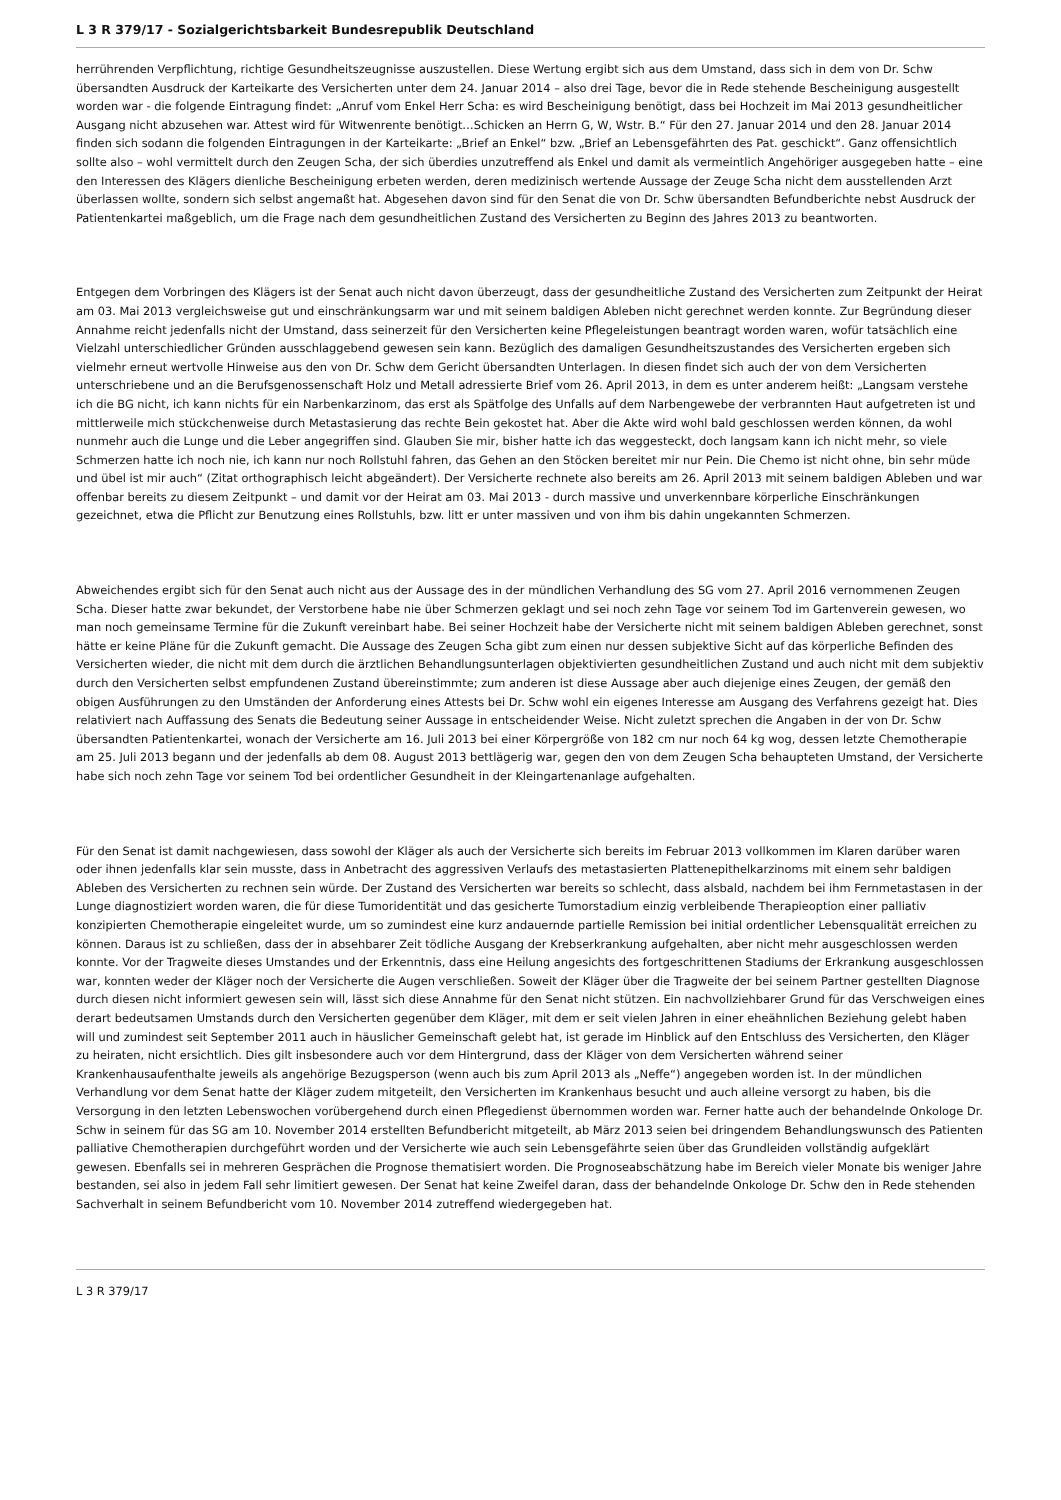L 3 R 379/17 - Sozialgerichtsbarkeit Bundesrepublik Deutschland
herrührenden Verpflichtung, richtige Gesundheitszeugnisse auszustellen. Diese Wertung ergibt sich aus dem Umstand, dass sich in dem von Dr. Schw übersandten Ausdruck der Karteikarte des Versicherten unter dem 24. Januar 2014 – also drei Tage, bevor die in Rede stehende Bescheinigung ausgestellt worden war - die folgende Eintragung findet: „Anruf vom Enkel Herr Scha: es wird Bescheinigung benötigt, dass bei Hochzeit im Mai 2013 gesundheitlicher Ausgang nicht abzusehen war. Attest wird für Witwenrente benötigt…Schicken an Herrn G, W, Wstr. B.“ Für den 27. Januar 2014 und den 28. Januar 2014 finden sich sodann die folgenden Eintragungen in der Karteikarte: „Brief an Enkel“ bzw. „Brief an Lebensgefährten des Pat. geschickt“. Ganz offensichtlich sollte also – wohl vermittelt durch den Zeugen Scha, der sich überdies unzutreffend als Enkel und damit als vermeintlich Angehöriger ausgegeben hatte – eine den Interessen des Klägers dienliche Bescheinigung erbeten werden, deren medizinisch wertende Aussage der Zeuge Scha nicht dem ausstellenden Arzt überlassen wollte, sondern sich selbst angemaßt hat. Abgesehen davon sind für den Senat die von Dr. Schw übersandten Befundberichte nebst Ausdruck der Patientenkartei maßgeblich, um die Frage nach dem gesundheitlichen Zustand des Versicherten zu Beginn des Jahres 2013 zu beantworten.
Entgegen dem Vorbringen des Klägers ist der Senat auch nicht davon überzeugt, dass der gesundheitliche Zustand des Versicherten zum Zeitpunkt der Heirat am 03. Mai 2013 vergleichsweise gut und einschränkungsarm war und mit seinem baldigen Ableben nicht gerechnet werden konnte. Zur Begründung dieser Annahme reicht jedenfalls nicht der Umstand, dass seinerzeit für den Versicherten keine Pflegeleistungen beantragt worden waren, wofür tatsächlich eine Vielzahl unterschiedlicher Gründen ausschlaggebend gewesen sein kann. Bezüglich des damaligen Gesundheitszustandes des Versicherten ergeben sich vielmehr erneut wertvolle Hinweise aus den von Dr. Schw dem Gericht übersandten Unterlagen. In diesen findet sich auch der von dem Versicherten unterschriebene und an die Berufsgenossenschaft Holz und Metall adressierte Brief vom 26. April 2013, in dem es unter anderem heißt: „Langsam verstehe ich die BG nicht, ich kann nichts für ein Narbenkarzinom, das erst als Spätfolge des Unfalls auf dem Narbengewebe der verbrannten Haut aufgetreten ist und mittlerweile mich stückchenweise durch Metastasierung das rechte Bein gekostet hat. Aber die Akte wird wohl bald geschlossen werden können, da wohl nunmehr auch die Lunge und die Leber angegriffen sind. Glauben Sie mir, bisher hatte ich das weggesteckt, doch langsam kann ich nicht mehr, so viele Schmerzen hatte ich noch nie, ich kann nur noch Rollstuhl fahren, das Gehen an den Stöcken bereitet mir nur Pein. Die Chemo ist nicht ohne, bin sehr müde und übel ist mir auch“ (Zitat orthographisch leicht abgeändert). Der Versicherte rechnete also bereits am 26. April 2013 mit seinem baldigen Ableben und war offenbar bereits zu diesem Zeitpunkt – und damit vor der Heirat am 03. Mai 2013 - durch massive und unverkennbare körperliche Einschränkungen gezeichnet, etwa die Pflicht zur Benutzung eines Rollstuhls, bzw. litt er unter massiven und von ihm bis dahin ungekannten Schmerzen.
Abweichendes ergibt sich für den Senat auch nicht aus der Aussage des in der mündlichen Verhandlung des SG vom 27. April 2016 vernommenen Zeugen Scha. Dieser hatte zwar bekundet, der Verstorbene habe nie über Schmerzen geklagt und sei noch zehn Tage vor seinem Tod im Gartenverein gewesen, wo man noch gemeinsame Termine für die Zukunft vereinbart habe. Bei seiner Hochzeit habe der Versicherte nicht mit seinem baldigen Ableben gerechnet, sonst hätte er keine Pläne für die Zukunft gemacht. Die Aussage des Zeugen Scha gibt zum einen nur dessen subjektive Sicht auf das körperliche Befinden des Versicherten wieder, die nicht mit dem durch die ärztlichen Behandlungsunterlagen objektivierten gesundheitlichen Zustand und auch nicht mit dem subjektiv durch den Versicherten selbst empfundenen Zustand übereinstimmte; zum anderen ist diese Aussage aber auch diejenige eines Zeugen, der gemäß den obigen Ausführungen zu den Umständen der Anforderung eines Attests bei Dr. Schw wohl ein eigenes Interesse am Ausgang des Verfahrens gezeigt hat. Dies relativiert nach Auffassung des Senats die Bedeutung seiner Aussage in entscheidender Weise. Nicht zuletzt sprechen die Angaben in der von Dr. Schw übersandten Patientenkartei, wonach der Versicherte am 16. Juli 2013 bei einer Körpergröße von 182 cm nur noch 64 kg wog, dessen letzte Chemotherapie am 25. Juli 2013 begann und der jedenfalls ab dem 08. August 2013 bettlägerig war, gegen den von dem Zeugen Scha behaupteten Umstand, der Versicherte habe sich noch zehn Tage vor seinem Tod bei ordentlicher Gesundheit in der Kleingartenanlage aufgehalten.
Für den Senat ist damit nachgewiesen, dass sowohl der Kläger als auch der Versicherte sich bereits im Februar 2013 vollkommen im Klaren darüber waren oder ihnen jedenfalls klar sein musste, dass in Anbetracht des aggressiven Verlaufs des metastasierten Plattenepithelkarzinoms mit einem sehr baldigen Ableben des Versicherten zu rechnen sein würde. Der Zustand des Versicherten war bereits so schlecht, dass alsbald, nachdem bei ihm Fernmetastasen in der Lunge diagnostiziert worden waren, die für diese Tumoridentität und das gesicherte Tumorstadium einzig verbleibende Therapieoption einer palliativ konzipierten Chemotherapie eingeleitet wurde, um so zumindest eine kurz andauernde partielle Remission bei initial ordentlicher Lebensqualität erreichen zu können. Daraus ist zu schließen, dass der in absehbarer Zeit tödliche Ausgang der Krebserkrankung aufgehalten, aber nicht mehr ausgeschlossen werden konnte. Vor der Tragweite dieses Umstandes und der Erkenntnis, dass eine Heilung angesichts des fortgeschrittenen Stadiums der Erkrankung ausgeschlossen war, konnten weder der Kläger noch der Versicherte die Augen verschließen. Soweit der Kläger über die Tragweite der bei seinem Partner gestellten Diagnose durch diesen nicht informiert gewesen sein will, lässt sich diese Annahme für den Senat nicht stützen. Ein nachvollziehbarer Grund für das Verschweigen eines derart bedeutsamen Umstands durch den Versicherten gegenüber dem Kläger, mit dem er seit vielen Jahren in einer eheähnlichen Beziehung gelebt haben will und zumindest seit September 2011 auch in häuslicher Gemeinschaft gelebt hat, ist gerade im Hinblick auf den Entschluss des Versicherten, den Kläger zu heiraten, nicht ersichtlich. Dies gilt insbesondere auch vor dem Hintergrund, dass der Kläger von dem Versicherten während seiner Krankenhausaufenthalte jeweils als angehörige Bezugsperson (wenn auch bis zum April 2013 als „Neffe“) angegeben worden ist. In der mündlichen Verhandlung vor dem Senat hatte der Kläger zudem mitgeteilt, den Versicherten im Krankenhaus besucht und auch alleine versorgt zu haben, bis die Versorgung in den letzten Lebenswochen vorübergehend durch einen Pflegedienst übernommen worden war. Ferner hatte auch der behandelnde Onkologe Dr. Schw in seinem für das SG am 10. November 2014 erstellten Befundbericht mitgeteilt, ab März 2013 seien bei dringendem Behandlungswunsch des Patienten palliative Chemotherapien durchgeführt worden und der Versicherte wie auch sein Lebensgefährte seien über das Grundleiden vollständig aufgeklärt gewesen. Ebenfalls sei in mehreren Gesprächen die Prognose thematisiert worden. Die Prognoseabschätzung habe im Bereich vieler Monate bis weniger Jahre bestanden, sei also in jedem Fall sehr limitiert gewesen. Der Senat hat keine Zweifel daran, dass der behandelnde Onkologe Dr. Schw den in Rede stehenden Sachverhalt in seinem Befundbericht vom 10. November 2014 zutreffend wiedergegeben hat.
L 3 R 379/17